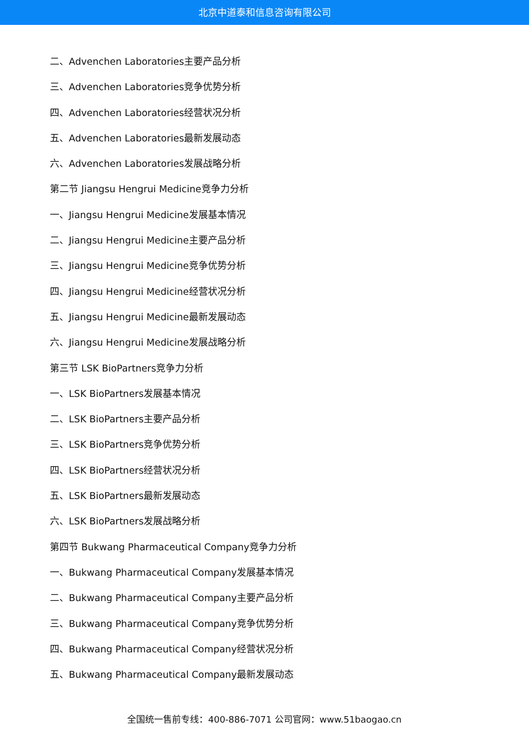北京中道泰和信息咨询有限公司
二、Advenchen Laboratories主要产品分析
三、Advenchen Laboratories竞争优势分析
四、Advenchen Laboratories经营状况分析
五、Advenchen Laboratories最新发展动态
六、Advenchen Laboratories发展战略分析
第二节 Jiangsu Hengrui Medicine竞争力分析
一、Jiangsu Hengrui Medicine发展基本情况
二、Jiangsu Hengrui Medicine主要产品分析
三、Jiangsu Hengrui Medicine竞争优势分析
四、Jiangsu Hengrui Medicine经营状况分析
五、Jiangsu Hengrui Medicine最新发展动态
六、Jiangsu Hengrui Medicine发展战略分析
第三节 LSK BioPartners竞争力分析
一、LSK BioPartners发展基本情况
二、LSK BioPartners主要产品分析
三、LSK BioPartners竞争优势分析
四、LSK BioPartners经营状况分析
五、LSK BioPartners最新发展动态
六、LSK BioPartners发展战略分析
第四节 Bukwang Pharmaceutical Company竞争力分析
一、Bukwang Pharmaceutical Company发展基本情况
二、Bukwang Pharmaceutical Company主要产品分析
三、Bukwang Pharmaceutical Company竞争优势分析
四、Bukwang Pharmaceutical Company经营状况分析
五、Bukwang Pharmaceutical Company最新发展动态
全国统一售前专线：400-886-7071 公司官网：www.51baogao.cn